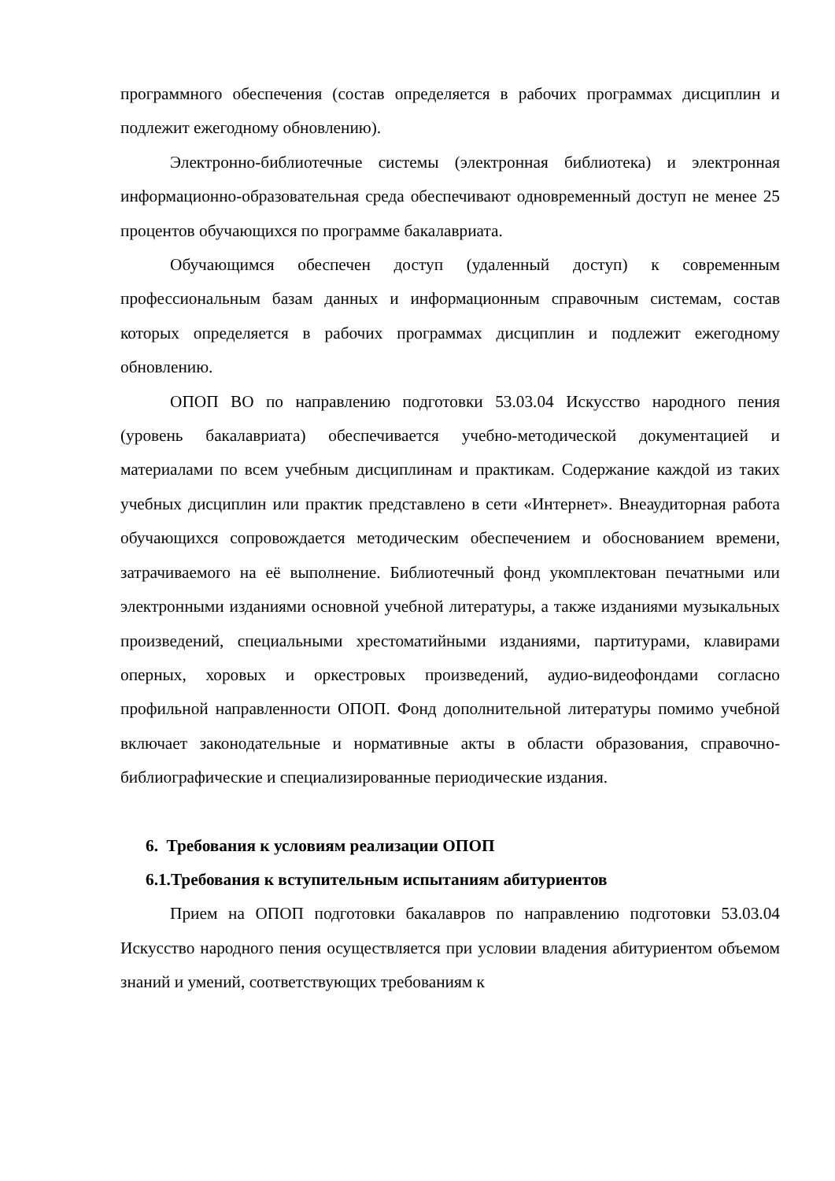программного обеспечения (состав определяется в рабочих программах дисциплин и подлежит ежегодному обновлению).
Электронно-библиотечные системы (электронная библиотека) и электронная информационно-образовательная среда обеспечивают одновременный доступ не менее 25 процентов обучающихся по программе бакалавриата.
Обучающимся обеспечен доступ (удаленный доступ) к современным профессиональным базам данных и информационным справочным системам, состав которых определяется в рабочих программах дисциплин и подлежит ежегодному обновлению.
ОПОП ВО по направлению подготовки 53.03.04 Искусство народного пения (уровень бакалавриата) обеспечивается учебно-методической документацией и материалами по всем учебным дисциплинам и практикам. Содержание каждой из таких учебных дисциплин или практик представлено в сети «Интернет». Внеаудиторная работа обучающихся сопровождается методическим обеспечением и обоснованием времени, затрачиваемого на её выполнение. Библиотечный фонд укомплектован печатными или электронными изданиями основной учебной литературы, а также изданиями музыкальных произведений, специальными хрестоматийными изданиями, партитурами, клавирами оперных, хоровых и оркестровых произведений, аудио-видеофондами согласно профильной направленности ОПОП. Фонд дополнительной литературы помимо учебной включает законодательные и нормативные акты в области образования, справочно-библиографические и специализированные периодические издания.
6. Требования к условиям реализации ОПОП
6.1.Требования к вступительным испытаниям абитуриентов
Прием на ОПОП подготовки бакалавров по направлению подготовки 53.03.04 Искусство народного пения осуществляется при условии владения абитуриентом объемом знаний и умений, соответствующих требованиям к